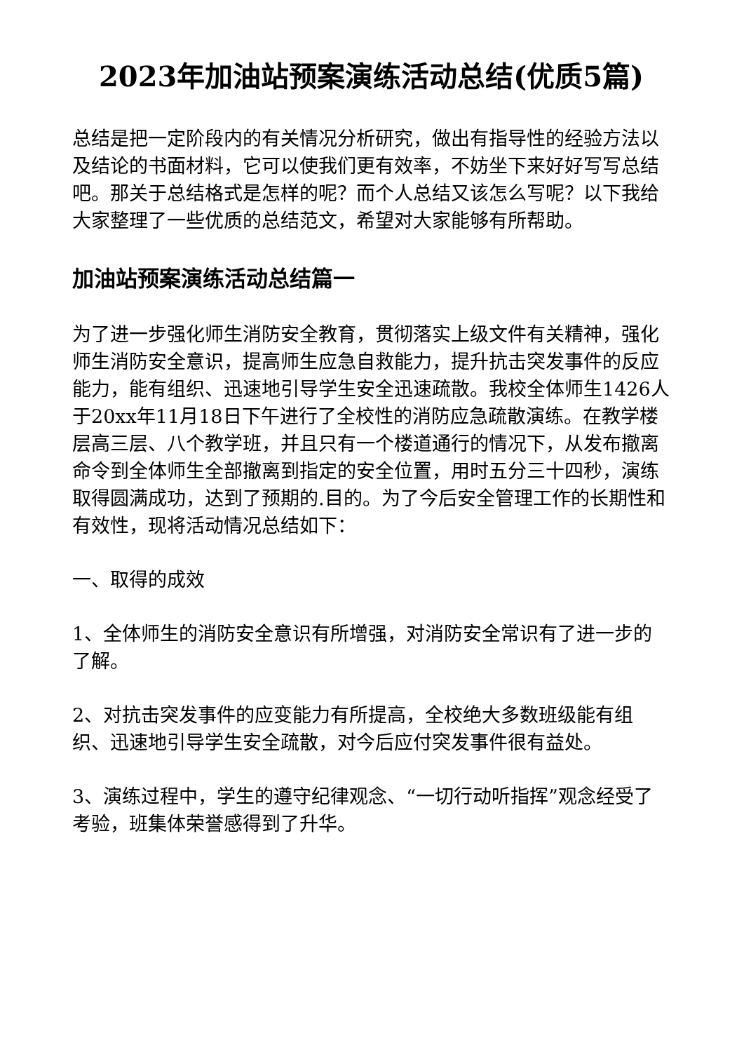2023年加油站预案演练活动总结(优质5篇)
总结是把一定阶段内的有关情况分析研究，做出有指导性的经验方法以及结论的书面材料，它可以使我们更有效率，不妨坐下来好好写写总结吧。那关于总结格式是怎样的呢？而个人总结又该怎么写呢？以下我给大家整理了一些优质的总结范文，希望对大家能够有所帮助。
加油站预案演练活动总结篇一
为了进一步强化师生消防安全教育，贯彻落实上级文件有关精神，强化师生消防安全意识，提高师生应急自救能力，提升抗击突发事件的反应能力，能有组织、迅速地引导学生安全迅速疏散。我校全体师生1426人于20xx年11月18日下午进行了全校性的消防应急疏散演练。在教学楼层高三层、八个教学班，并且只有一个楼道通行的情况下，从发布撤离命令到全体师生全部撤离到指定的安全位置，用时五分三十四秒，演练取得圆满成功，达到了预期的.目的。为了今后安全管理工作的长期性和有效性，现将活动情况总结如下：
一、取得的成效
1、全体师生的消防安全意识有所增强，对消防安全常识有了进一步的了解。
2、对抗击突发事件的应变能力有所提高，全校绝大多数班级能有组织、迅速地引导学生安全疏散，对今后应付突发事件很有益处。
3、演练过程中，学生的遵守纪律观念、“一切行动听指挥”观念经受了考验，班集体荣誉感得到了升华。